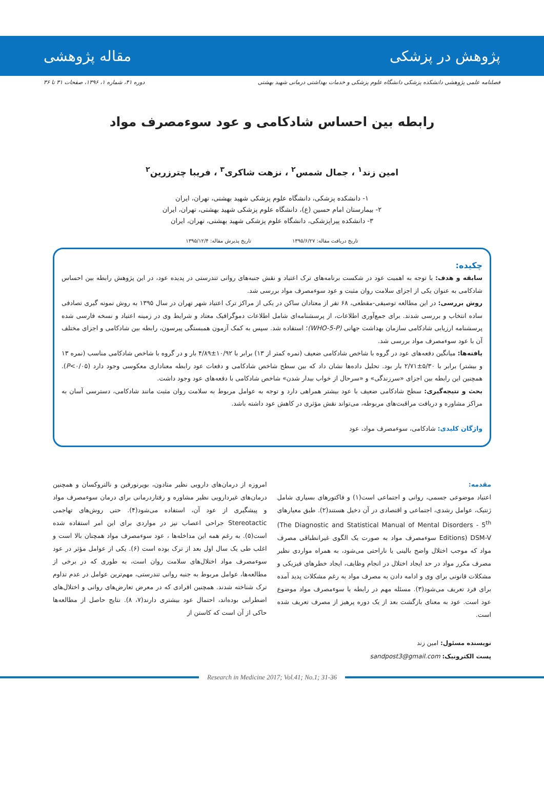پژوهش در پزشکی مقاله پژوهشی
فصلنامه علمی پژوهشی دانشکده پزشکی دانشگاه علوم پزشکی و خدمات بهداشتی درمانی شهید بهشتی دوره ۴۱، شماره ۱، ۱۳۹۶، صفحات ۳۱ تا ۳۶
رابطه بین احساس شادکامی و عود سوءمصرف مواد
امین زند<sup>۱</sup> ، جمال شمس<sup>۲</sup> ، نزهت شاکری<sup>۳</sup> ، فریبا چترزرین<sup>۲</sup>
۱- دانشکده پزشکی، دانشگاه علوم پزشکی شهید بهشتی، تهران، ایران
۲- بیمارستان امام حسین (ع)، دانشگاه علوم پزشکی شهید بهشتی، تهران، ایران
۳- دانشکده پیراپزشکی، دانشگاه علوم پزشکی شهید بهشتی، تهران، ایران
تاریخ دریافت مقاله: ۱۳۹۵/۶/۲۷ تاریخ پذیرش مقاله: ۱۳۹۵/۱۲/۴
چکیده:
سابقه و هدف: با توجه به اهمیت عود در شکست برنامه‌های ترک اعتیاد و نقش جنبه‌های روانی تندرستی در پدیده عود، در این پژوهش رابطه بین احساس شادکامی به عنوان یکی از اجزای سلامت روان مثبت و عود سوءمصرف مواد بررسی شد.
روش بررسی: در این مطالعه توصیفی-مقطعی، ۶۸ نفر از معتادان ساکن در یکی از مراکز ترک اعتیاد شهر تهران در سال ۱۳۹۵ به روش نمونه گیری تصادفی ساده انتخاب و بررسی شدند. برای جمع‌آوری اطلاعات، از پرسشنامه‌ای شامل اطلاعات دموگرافیک معتاد و شرایط وی در زمینه اعتیاد و نسخه فارسی شده پرسشنامه ارزیابی شادکامی سازمان بهداشت جهانی (WHO-5-P)؛ استفاده شد. سپس به کمک آزمون همبستگی پیرسون، رابطه بین شادکامی و اجزای مختلف آن با عود سوءمصرف مواد بررسی شد.
یافته‌ها: میانگین دفعه‌های عود در گروه با شاخص شادکامی ضعیف (نمره کمتر از ۱۳) برابر با ۱۰/۹۲±۴/۸۹ بار و در گروه با شاخص شادکامی مناسب (نمره ۱۳ و بیشتر) برابر با ۵/۳۰±۲/۷۱ بار بود. تحلیل داده‌ها نشان داد که بین سطح شاخص شادکامی و دفعات عود رابطه معناداری معکوسی وجود دارد (P<۰/۰۵). همچنین این رابطه بین اجزای «سرزندگی» و «سرحال از خواب بیدار شدن» شاخص شادکامی با دفعه‌های عود وجود داشت.
بحث و نتیجه‌گیری: سطح شادکامی ضعیف با عود بیشتر همراهی دارد و توجه به عوامل مربوط به سلامت روان مثبت مانند شادکامی، دسترسی آسان به مراکز مشاوره و دریافت مراقبت‌های مربوطه، می‌تواند نقش مؤثری در کاهش عود داشته باشد.
واژگان کلیدی: شادکامی، سوءمصرف مواد، عود
مقدمه:
اعتیاد موضوعی جسمی، روانی و اجتماعی است(۱) و فاکتورهای بسیاری شامل ژنتیک، عوامل رشدی، اجتماعی و اقتصادی در آن دخیل هستند(۲). طبق معیارهای (The Diagnostic and Statistical Manual of Mental Disorders - 5<sup>th</sup> Editions) DSM-V سوءمصرف مواد به صورت یک الگوی غیرانطباقی مصرف مواد که موجب اختلال واضح بالینی یا ناراحتی می‌شود، به همراه مواردی نظیر مصرف مکرر مواد در حد ایجاد اختلال در انجام وظایف، ایجاد خطرهای فیزیکی و مشکلات قانونی برای وی و ادامه دادن به مصرف مواد به رغم مشکلات پدید آمده برای فرد تعریف می‌شود(۳). مسئله مهم در رابطه با سوءمصرف مواد موضوع عود است. عود به معنای بازگشت بعد از یک دوره پرهیز از مصرف تعریف شده است.
امروزه از درمان‌های دارویی نظیر متادون، بوپرنورفین و نالتروکسان و همچنین درمان‌های غیردارویی نظیر مشاوره و رفتاردرمانی برای درمان سوءمصرف مواد و پیشگیری از عود آن، استفاده می‌شود(۴). حتی روش‌های تهاجمی Stereotactic جراحی اعصاب نیز در مواردی برای این امر استفاده شده است(۵). به رغم همه این مداخله‌ها ، عود سوءمصرف مواد همچنان بالا است و اغلب طی یک سال اول بعد از ترک بوده است (۶). یکی از عوامل مؤثر در عود سوءمصرف مواد اختلال‌های سلامت روان است، به طوری که در برخی از مطالعه‌ها، عوامل مربوط به جنبه روانی تندرستی، مهم‌ترین عوامل در عدم تداوم ترک شناخته شدند. همچنین افرادی که در معرض تعارض‌های روانی و اختلال‌های اضطرابی بوده‌اند، احتمال عود بیشتری دارند(۷، ۸). نتایج حاصل از مطالعه‌ها حاکی از آن است که کاستن از
نویسنده مسئول: امین زند
پست الکترونیک: sandpost3@gmail.com
Research in Medicine 2017; Vol.41; No.1; 31-36